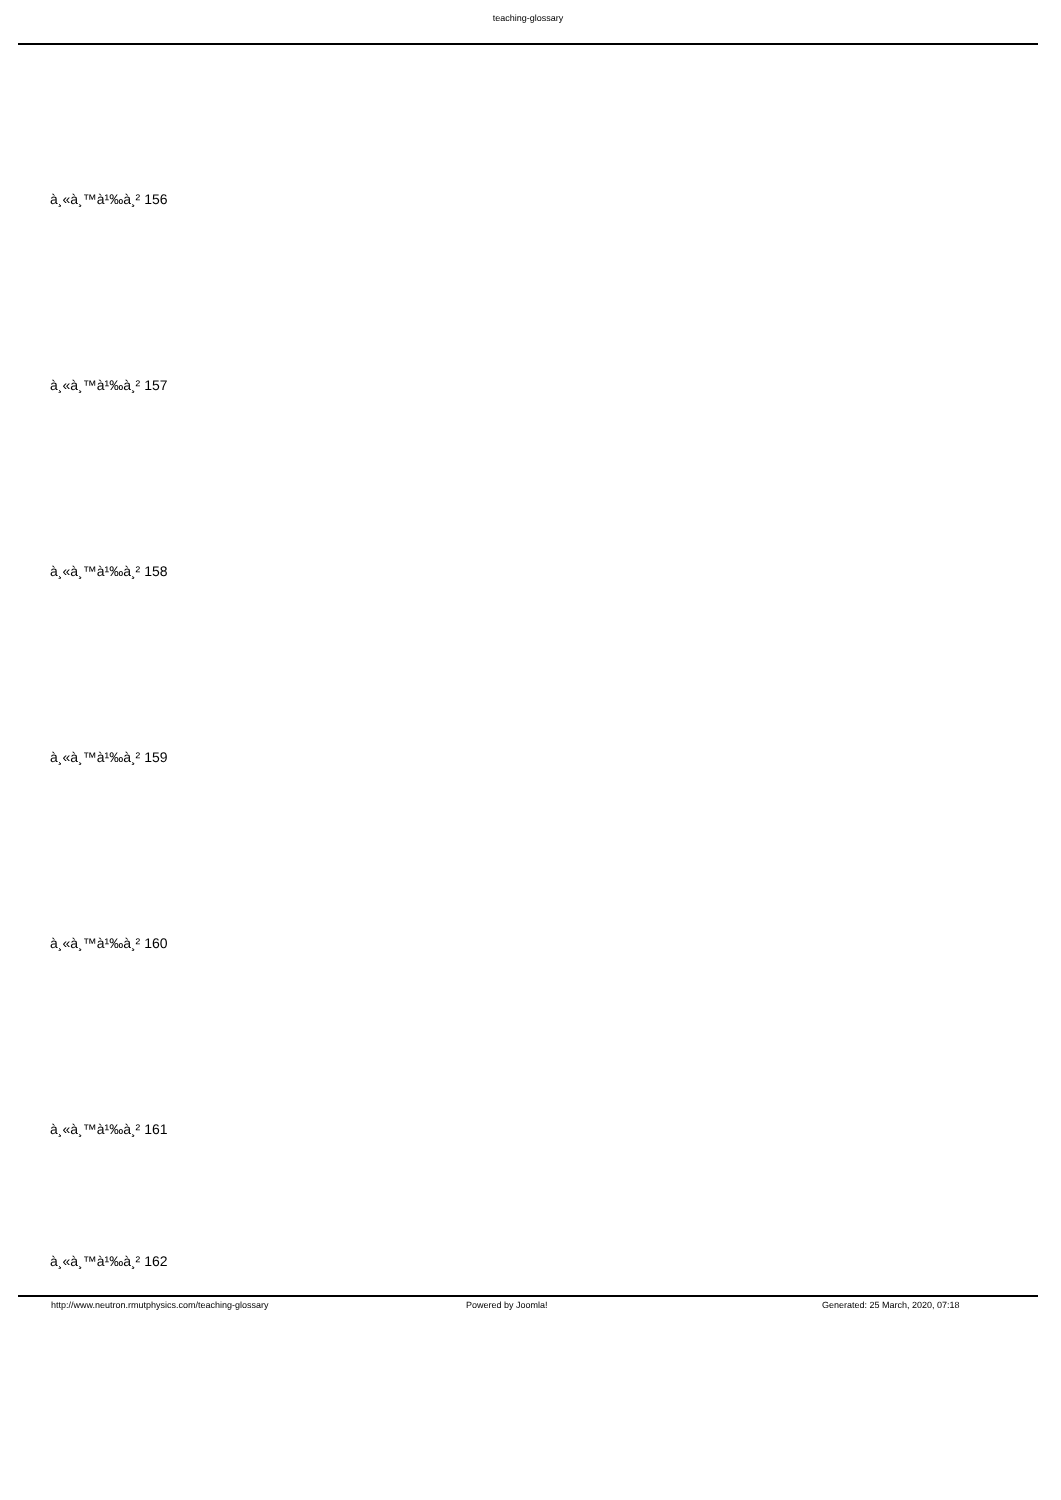teaching-glossary
à¸«à¸™à¹‰à¸² 156
à¸«à¸™à¹‰à¸² 157
à¸«à¸™à¹‰à¸² 158
à¸«à¸™à¹‰à¸² 159
à¸«à¸™à¹‰à¸² 160
à¸«à¸™à¹‰à¸² 161
à¸«à¸™à¹‰à¸² 162
http://www.neutron.rmutphysics.com/teaching-glossary Powered by Joomla! Generated: 25 March, 2020, 07:18